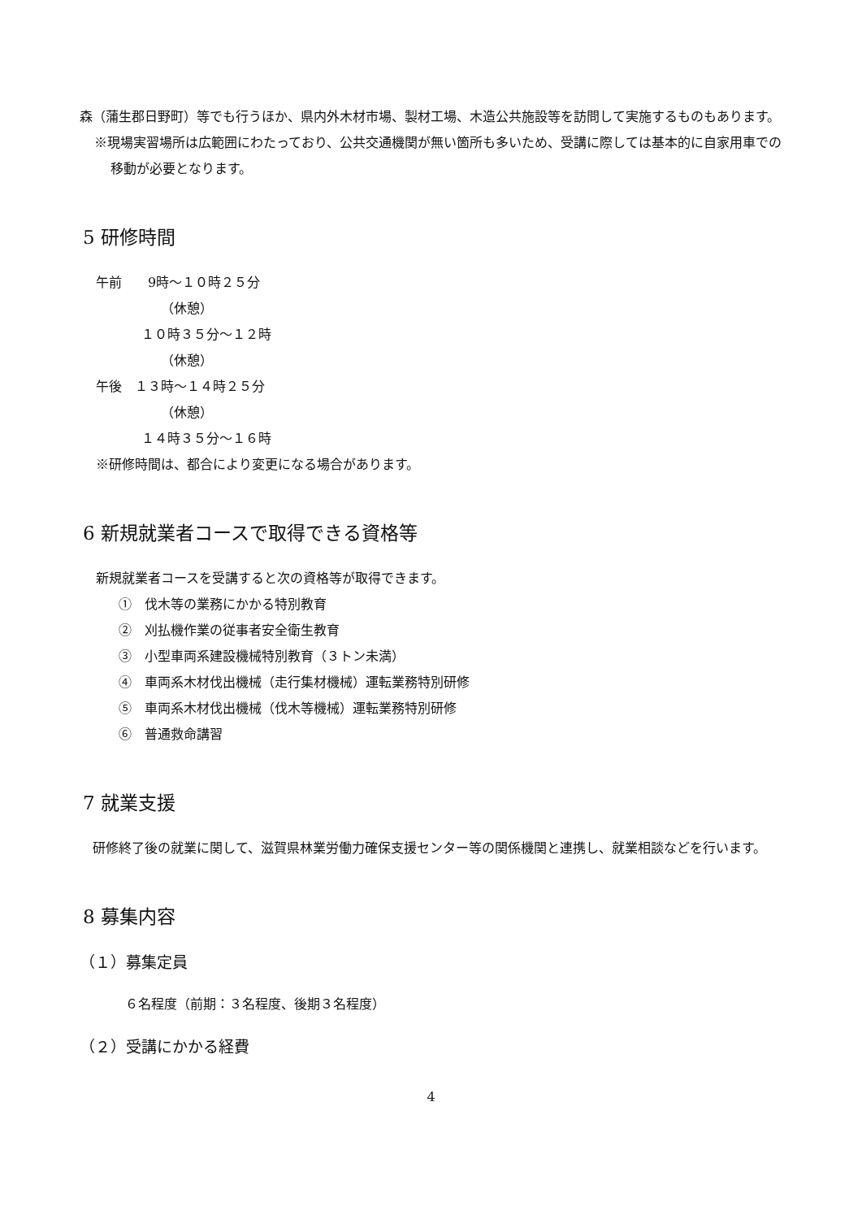森（蒲生郡日野町）等でも行うほか、県内外木材市場、製材工場、木造公共施設等を訪問して実施するものもあります。
※現場実習場所は広範囲にわたっており、公共交通機関が無い箇所も多いため、受講に際しては基本的に自家用車での移動が必要となります。
5 研修時間
午前　　9時～１０時２５分
（休憩）
１０時３５分～１２時
（休憩）
午後　１３時～１４時２５分
（休憩）
１４時３５分～１６時
※研修時間は、都合により変更になる場合があります。
6 新規就業者コースで取得できる資格等
新規就業者コースを受講すると次の資格等が取得できます。
①　伐木等の業務にかかる特別教育
②　刈払機作業の従事者安全衛生教育
③　小型車両系建設機械特別教育（３トン未満）
④　車両系木材伐出機械（走行集材機械）運転業務特別研修
⑤　車両系木材伐出機械（伐木等機械）運転業務特別研修
⑥　普通救命講習
7 就業支援
　研修終了後の就業に関して、滋賀県林業労働力確保支援センター等の関係機関と連携し、就業相談などを行います。
8 募集内容
（１）募集定員
６名程度（前期：３名程度、後期３名程度）
（２）受講にかかる経費
4